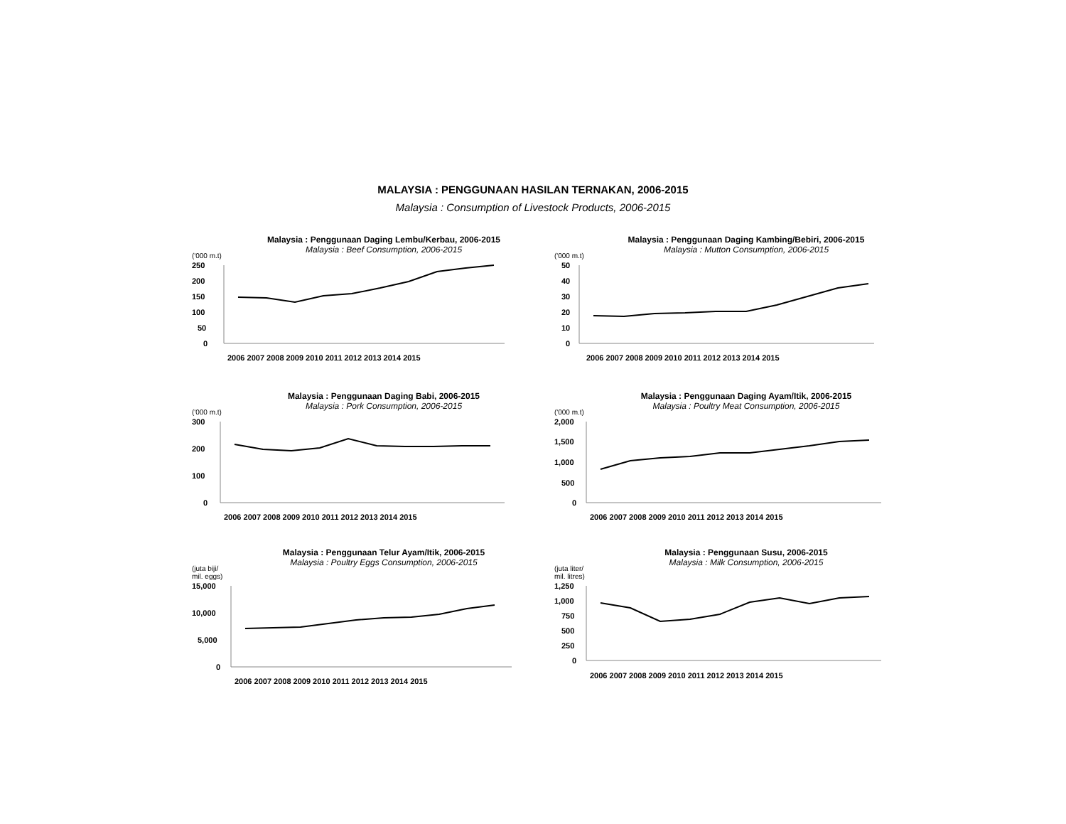MALAYSIA : PENGGUNAAN HASILAN TERNAKAN, 2006-2015
Malaysia : Consumption of Livestock Products, 2006-2015
Malaysia : Penggunaan Daging Lembu/Kerbau, 2006-2015
Malaysia : Beef Consumption, 2006-2015
('000 m.t)
250
200
150
100
50
0
2006 2007 2008 2009 2010 2011 2012 2013 2014 2015
Malaysia : Penggunaan Daging Kambing/Bebiri, 2006-2015
Malaysia : Mutton Consumption, 2006-2015
('000 m.t)
50
40
30
20
10
0
2006 2007 2008 2009 2010 2011 2012 2013 2014 2015
Malaysia : Penggunaan Daging Babi, 2006-2015
Malaysia : Pork Consumption, 2006-2015
('000 m.t)
300
200
100
0
2006 2007 2008 2009 2010 2011 2012 2013 2014 2015
Malaysia : Penggunaan Daging Ayam/Itik, 2006-2015
Malaysia : Poultry Meat Consumption, 2006-2015
('000 m.t)
2,000
1,500
1,000
500
0
2006 2007 2008 2009 2010 2011 2012 2013 2014 2015
Malaysia : Penggunaan Telur Ayam/Itik, 2006-2015
Malaysia : Poultry Eggs Consumption, 2006-2015
(juta biji/
mil. eggs)
15,000
10,000
5,000
0
2006 2007 2008 2009 2010 2011 2012 2013 2014 2015
Malaysia : Penggunaan Susu, 2006-2015
Malaysia : Milk Consumption, 2006-2015
(juta liter/
mil. litres)
1,250
1,000
750
500
250
0
2006 2007 2008 2009 2010 2011 2012 2013 2014 2015